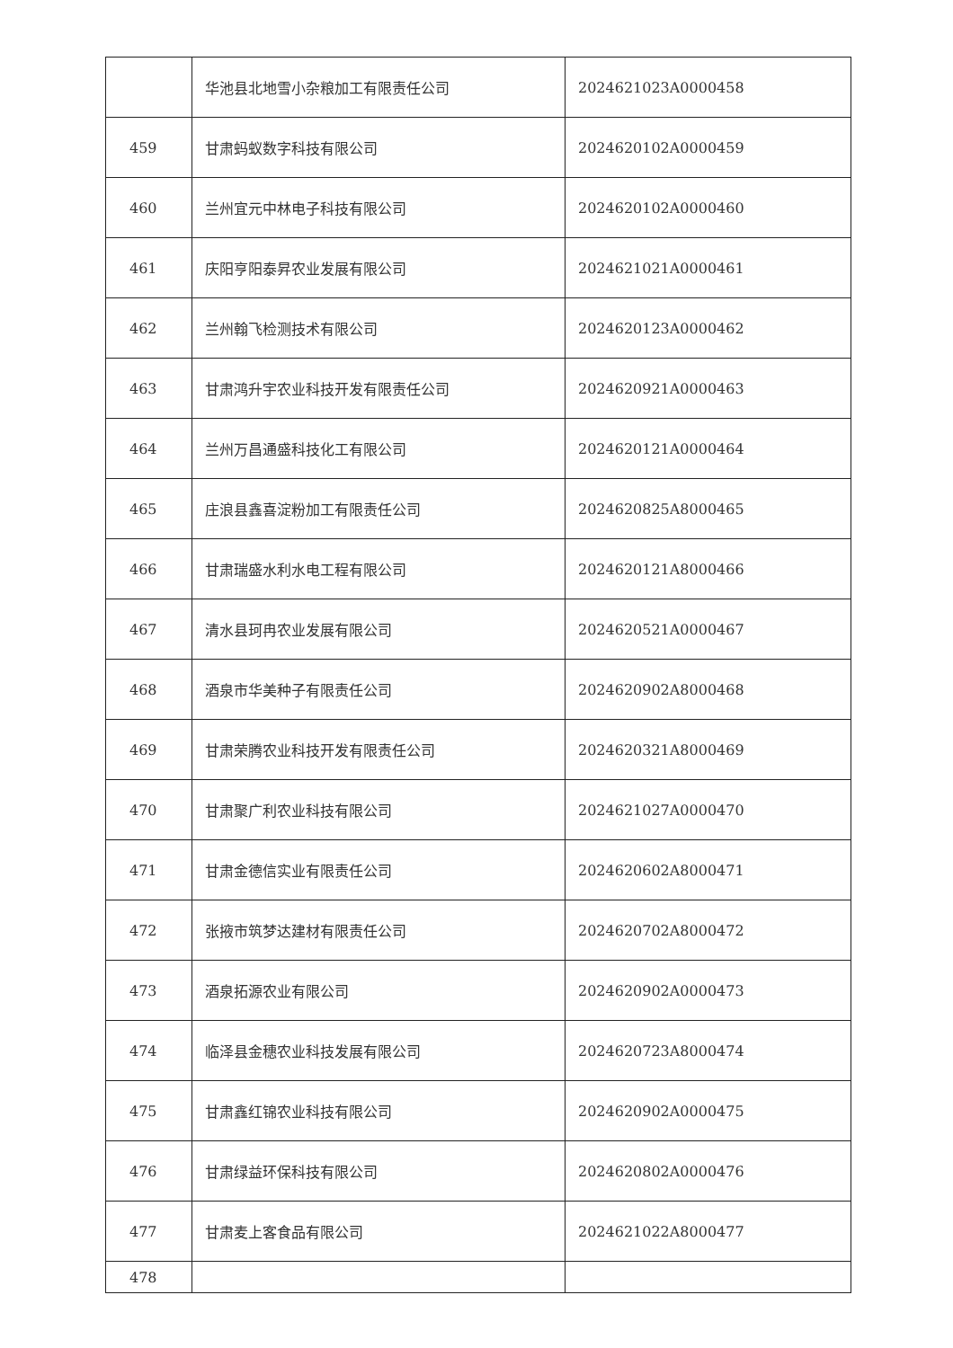| | 华池县北地雪小杂粮加工有限责任公司 | 2024621023A0000458 |
| 459 | 甘肃蚂蚁数字科技有限公司 | 2024620102A0000459 |
| 460 | 兰州宜元中林电子科技有限公司 | 2024620102A0000460 |
| 461 | 庆阳亨阳泰昇农业发展有限公司 | 2024621021A0000461 |
| 462 | 兰州翰飞检测技术有限公司 | 2024620123A0000462 |
| 463 | 甘肃鸿升宇农业科技开发有限责任公司 | 2024620921A0000463 |
| 464 | 兰州万昌通盛科技化工有限公司 | 2024620121A0000464 |
| 465 | 庄浪县鑫喜淀粉加工有限责任公司 | 2024620825A8000465 |
| 466 | 甘肃瑞盛水利水电工程有限公司 | 2024620121A8000466 |
| 467 | 清水县珂冉农业发展有限公司 | 2024620521A0000467 |
| 468 | 酒泉市华美种子有限责任公司 | 2024620902A8000468 |
| 469 | 甘肃荣腾农业科技开发有限责任公司 | 2024620321A8000469 |
| 470 | 甘肃聚广利农业科技有限公司 | 2024621027A0000470 |
| 471 | 甘肃金德信实业有限责任公司 | 2024620602A8000471 |
| 472 | 张掖市筑梦达建材有限责任公司 | 2024620702A8000472 |
| 473 | 酒泉拓源农业有限公司 | 2024620902A0000473 |
| 474 | 临泽县金穗农业科技发展有限公司 | 2024620723A8000474 |
| 475 | 甘肃鑫红锦农业科技有限公司 | 2024620902A0000475 |
| 476 | 甘肃绿益环保科技有限公司 | 2024620802A0000476 |
| 477 | 甘肃麦上客食品有限公司 | 2024621022A8000477 |
| 478 | | |